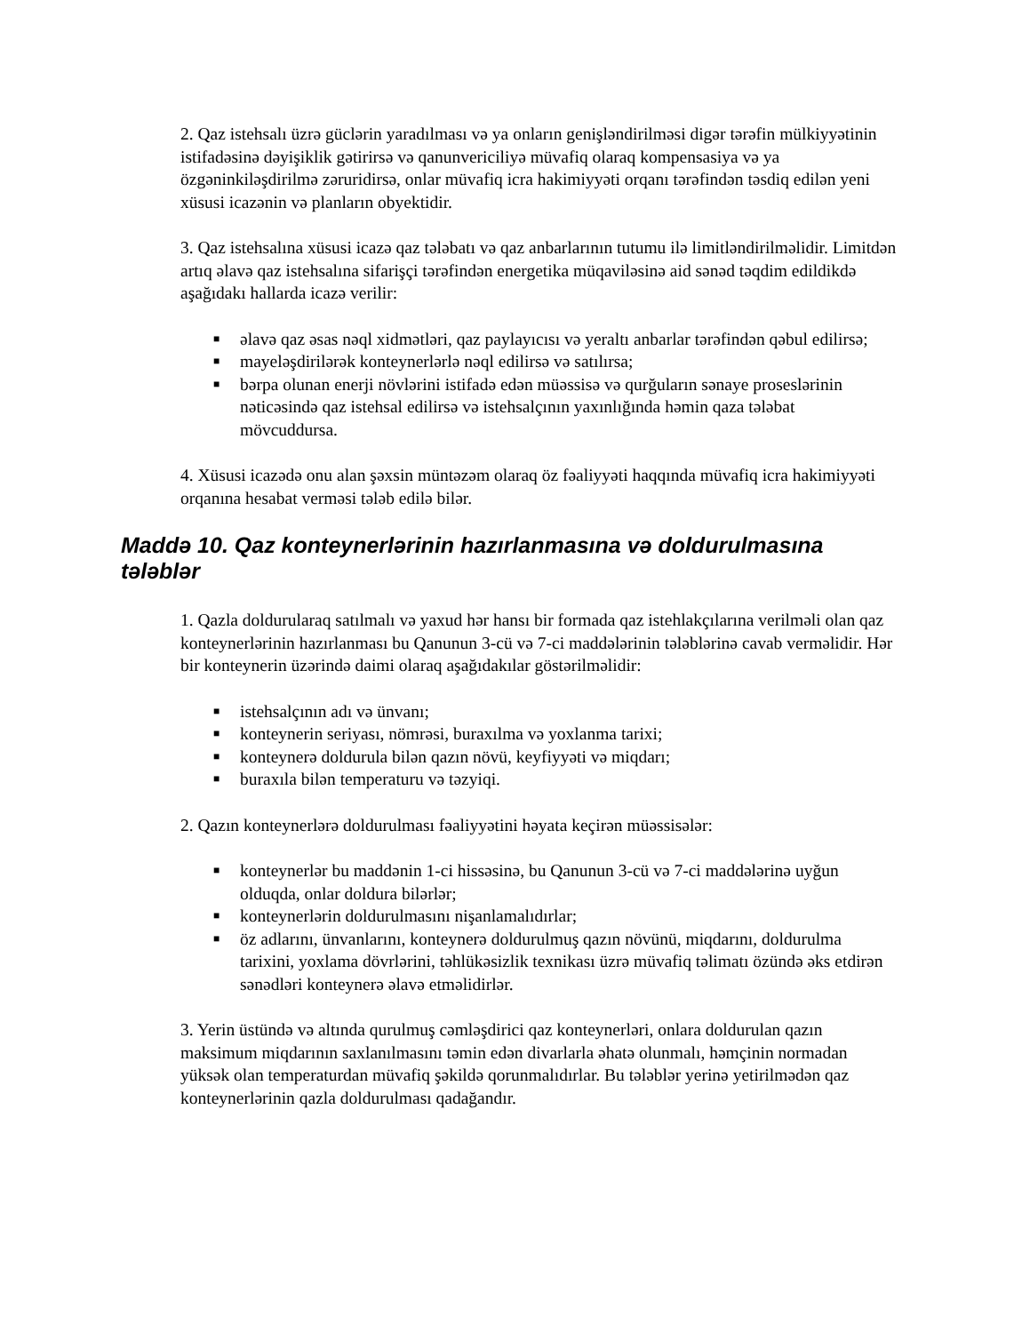2. Qaz istehsalı üzrə güclərin yaradılması və ya onların genişləndirilməsi digər tərəfin mülkiyyətinin istifadəsinə dəyişiklik gətirirsə və qanunvericiliyə müvafiq olaraq kompensasiya və ya özgəninkiləşdirilmə zəruridirsə, onlar müvafiq icra hakimiyyəti orqanı tərəfindən təsdiq edilən yeni xüsusi icazənin və planların obyektidir.
3. Qaz istehsalına xüsusi icazə qaz tələbatı və qaz anbarlarının tutumu ilə limitləndirilməlidir. Limitdən artıq əlavə qaz istehsalına sifarişçi tərəfindən energetika müqaviləsinə aid sənəd təqdim edildikdə aşağıdakı hallarda icazə verilir:
■ əlavə qaz əsas nəql xidmətləri, qaz paylayıcısı və yeraltı anbarlar tərəfindən qəbul edilirsə;
■ mayeləşdirilərək konteynerlərlə nəql edilirsə və satılırsa;
■ bərpa olunan enerji növlərini istifadə edən müəssisə və qurğuların sənaye proseslərinin nəticəsində qaz istehsal edilirsə və istehsalçının yaxınlığında həmin qaza tələbat mövcuddursa.
4. Xüsusi icazədə onu alan şəxsin müntəzəm olaraq öz fəaliyyəti haqqında müvafiq icra hakimiyyəti orqanına hesabat verməsi tələb edilə bilər.
Maddə 10. Qaz konteynerlərinin hazırlanmasına və doldurulmasına tələblər
1. Qazla doldurularaq satılmalı və yaxud hər hansı bir formada qaz istehlakçılarına verilməli olan qaz konteynerlərinin hazırlanması bu Qanunun 3-cü və 7-ci maddələrinin tələblərinə cavab verməlidir. Hər bir konteynerin üzərində daimi olaraq aşağıdakılar göstərilməlidir:
■ istehsalçının adı və ünvanı;
■ konteynerin seriyası, nömrəsi, buraxılma və yoxlanma tarixi;
■ konteynerə doldurula bilən qazın növü, keyfiyyəti və miqdarı;
■ buraxıla bilən temperaturu və təzyiqi.
2. Qazın konteynerlərə doldurulması fəaliyyətini həyata keçirən müəssisələr:
■ konteynerlər bu maddənin 1-ci hissəsinə, bu Qanunun 3-cü və 7-ci maddələrinə uyğun olduqda, onlar doldura bilərlər;
■ konteynerlərin doldurulmasını nişanlamalıdırlar;
■ öz adlarını, ünvanlarını, konteynerə doldurulmuş qazın növünü, miqdarını, doldurulma tarixini, yoxlama dövrlərini, təhlükəsizlik texnikası üzrə müvafiq təlimatı özündə əks etdirən sənədləri konteynerə əlavə etməlidirlər.
3. Yerin üstündə və altında qurulmuş cəmləşdirici qaz konteynerləri, onlara doldurulan qazın maksimum miqdarının saxlanılmasını təmin edən divarlarla əhatə olunmalı, həmçinin normadan yüksək olan temperaturdan müvafiq şəkildə qorunmalıdırlar. Bu tələblər yerinə yetirilmədən qaz konteynerlərinin qazla doldurulması qadağandır.